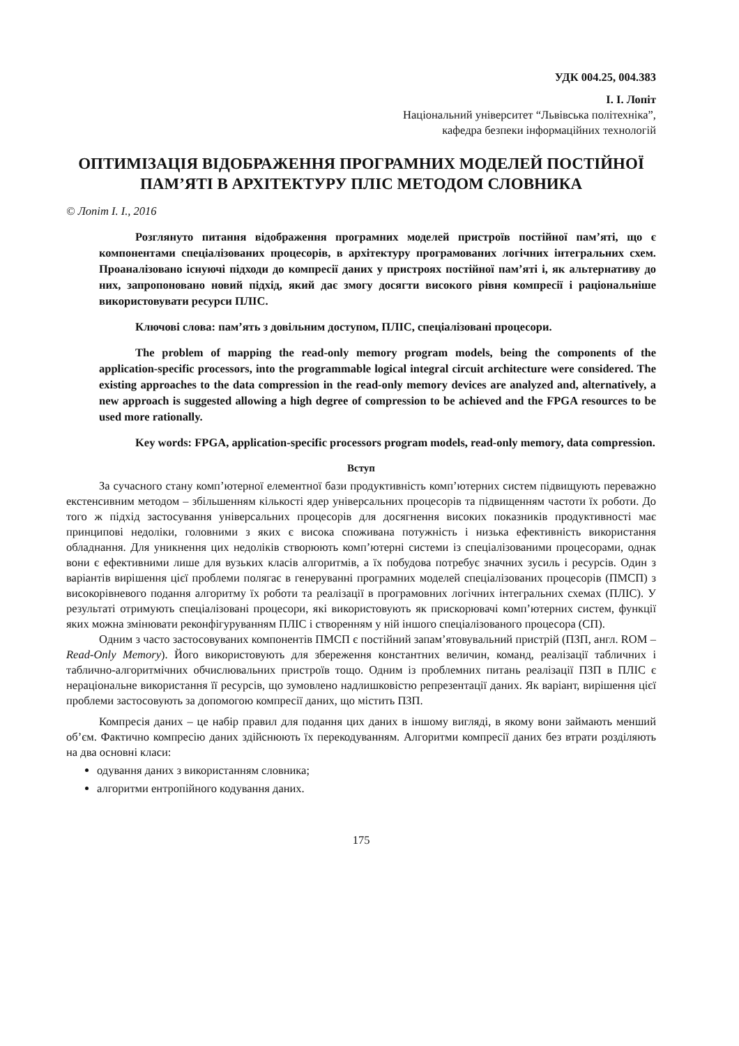УДК 004.25, 004.383
І. І. Лопіт
Національний університет “Львівська політехніка”,
кафедра безпеки інформаційних технологій
ОПТИМІЗАЦІЯ ВІДОБРАЖЕННЯ ПРОГРАМНИХ МОДЕЛЕЙ ПОСТІЙНОЇ ПАМ’ЯТІ В АРХІТЕКТУРУ ПЛІС МЕТОДОМ СЛОВНИКА
© Лопіт І. І., 2016
Розглянуто питання відображення програмних моделей пристроїв постійної пам’яті, що є компонентами спеціалізованих процесорів, в архітектуру програмованих логічних інтегральних схем. Проаналізовано існуючі підходи до компресії даних у пристроях постійної пам’яті і, як альтернативу до них, запропоновано новий підхід, який дає змогу досягти високого рівня компресії і раціональніше використовувати ресурси ПЛІС.
Ключові слова: пам’ять з довільним доступом, ПЛІС, спеціалізовані процесори.
The problem of mapping the read-only memory program models, being the components of the application-specific processors, into the programmable logical integral circuit architecture were considered. The existing approaches to the data compression in the read-only memory devices are analyzed and, alternatively, a new approach is suggested allowing a high degree of compression to be achieved and the FPGA resources to be used more rationally.
Key words: FPGA, application-specific processors program models, read-only memory, data compression.
Вступ
За сучасного стану комп’ютерної елементної бази продуктивність комп’ютерних систем підвищують переважно екстенсивним методом – збільшенням кількості ядер універсальних процесорів та підвищенням частоти їх роботи. До того ж підхід застосування універсальних процесорів для досягнення високих показників продуктивності має принципові недоліки, головними з яких є висока споживана потужність і низька ефективність використання обладнання. Для уникнення цих недоліків створюють комп’ютерні системи із спеціалізованими процесорами, однак вони є ефективними лише для вузьких класів алгоритмів, а їх побудова потребує значних зусиль і ресурсів. Один з варіантів вирішення цієї проблеми полягає в генеруванні програмних моделей спеціалізованих процесорів (ПМСП) з високорівневого подання алгоритму їх роботи та реалізації в програмовних логічних інтегральних схемах (ПЛІС). У результаті отримують спеціалізовані процесори, які використовують як прискорювачі комп’ютерних систем, функції яких можна змінювати реконфігуруванням ПЛІС і створенням у ній іншого спеціалізованого процесора (СП).
Одним з часто застосовуваних компонентів ПМСП є постійний запам’ятовувальний пристрій (ПЗП, англ. ROM – Read-Only Memory). Його використовують для збереження константних величин, команд, реалізації табличних і таблично-алгоритмічних обчислювальних пристроїв тощо. Одним із проблемних питань реалізації ПЗП в ПЛІС є нераціональне використання її ресурсів, що зумовлено надлишковістю репрезентації даних. Як варіант, вирішення цієї проблеми застосовують за допомогою компресії даних, що містить ПЗП.
Компресія даних – це набір правил для подання цих даних в іншому вигляді, в якому вони займають менший об’єм. Фактично компресію даних здійснюють їх перекодуванням. Алгоритми компресії даних без втрати розділяють на два основні класи:
одування даних з використанням словника;
алгоритми ентропійного кодування даних.
175